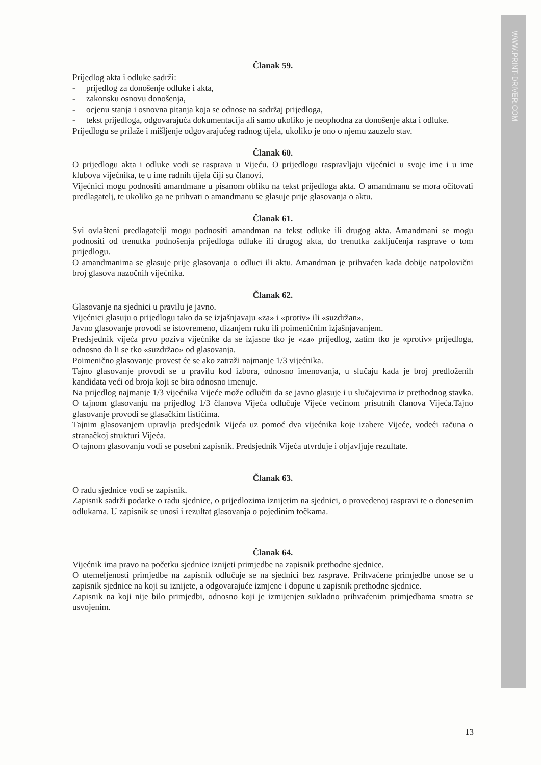WWW.PRINT-DRIVER.COM
Članak 59.
Prijedlog akta i odluke sadrži:
- prijedlog za donošenje odluke i akta,
- zakonsku osnovu donošenja,
- ocjenu stanja i osnovna pitanja koja se odnose na sadržaj prijedloga,
- tekst prijedloga, odgovarajuća dokumentacija ali samo ukoliko je neophodna za donošenje akta i odluke.
Prijedlogu se prilaže i mišljenje odgovarajućeg radnog tijela, ukoliko je ono o njemu zauzelo stav.
Članak 60.
O prijedlogu akta i odluke vodi se rasprava u Vijeću. O prijedlogu raspravljaju vijećnici u svoje ime i u ime klubova vijećnika, te u ime radnih tijela čiji su članovi.
Vijećnici mogu podnositi amandmane u pisanom obliku na tekst prijedloga akta. O amandmanu se mora očitovati predlagatelj, te ukoliko ga ne prihvati o amandmanu se glasuje prije glasovanja o aktu.
Članak 61.
Svi ovlašteni predlagatelji mogu podnositi amandman na tekst odluke ili drugog akta. Amandmani se mogu podnositi od trenutka podnošenja prijedloga odluke ili drugog akta, do trenutka zaključenja rasprave o tom prijedlogu.
O amandmanima se glasuje prije glasovanja o odluci ili aktu. Amandman je prihvaćen kada dobije natpolovični broj glasova nazočnih vijećnika.
Članak 62.
Glasovanje na sjednici u pravilu je javno.
Vijećnici glasuju o prijedlogu tako da se izjašnjavaju «za» i «protiv» ili «suzdržan».
Javno glasovanje provodi se istovremeno, dizanjem ruku ili poimeničnim izjašnjavanjem.
Predsjednik vijeća prvo poziva vijećnike da se izjasne tko je «za» prijedlog, zatim tko je «protiv» prijedloga, odnosno da li se tko «suzdržao» od glasovanja.
Poimenično glasovanje provest će se ako zatraži najmanje 1/3 vijećnika.
Tajno glasovanje provodi se u pravilu kod izbora, odnosno imenovanja, u slučaju kada je broj predloženih kandidata veći od broja koji se bira odnosno imenuje.
Na prijedlog najmanje 1/3 vijećnika Vijeće može odlučiti da se javno glasuje i u slučajevima iz prethodnog stavka. O tajnom glasovanju na prijedlog 1/3 članova Vijeća odlučuje Vijeće većinom prisutnih članova Vijeća.Tajno glasovanje provodi se glasačkim listićima.
Tajnim glasovanjem upravlja predsjednik Vijeća uz pomoć dva vijećnika koje izabere Vijeće, vodeći računa o stranačkoj strukturi Vijeća.
O tajnom glasovanju vodi se posebni zapisnik. Predsjednik Vijeća utvrđuje i objavljuje rezultate.
Članak 63.
O radu sjednice vodi se zapisnik.
Zapisnik sadrži podatke o radu sjednice, o prijedlozima iznijetim na sjednici, o provedenoj raspravi te o donesenim odlukama. U zapisnik se unosi i rezultat glasovanja o pojedinim točkama.
Članak 64.
Vijećnik ima pravo na početku sjednice iznijeti primjedbe na zapisnik prethodne sjednice.
O utemeljenosti primjedbe na zapisnik odlučuje se na sjednici bez rasprave. Prihvaćene primjedbe unose se u zapisnik sjednice na koji su iznijete, a odgovarajuće izmjene i dopune u zapisnik prethodne sjednice.
Zapisnik na koji nije bilo primjedbi, odnosno koji je izmijenjen sukladno prihvaćenim primjedbama smatra se usvojenim.
13